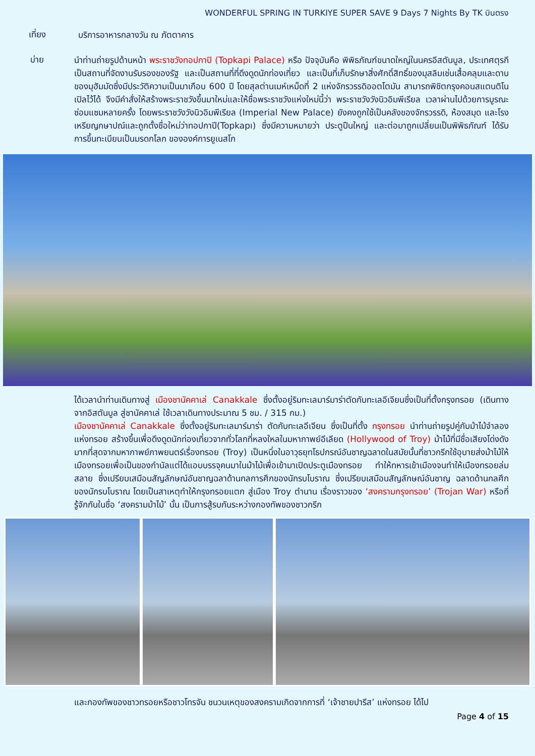WONDERFUL SPRING IN TURKIYE SUPER SAVE 9 Days 7 Nights By TK บินตรง
เที่ยง
บริการอาหารกลางวัน ณ ภัตตาคาร
บ่าย
นำท่านถ่ายรูปด้านหน้า พระราชวังทอปกาปิ (Topkapi Palace) หรือ ปัจจุบันคือ พิพิธภัณฑ์ขนาดใหญ่ในนครอีสตันบูล, ประเทศตุรกี เป็นสถานที่จัดงานรับรองของรัฐ และเป็นสถานที่ที่ดึงดูดนักท่องเที่ยว และเป็นที่เก็บรักษาสิ่งศักดิ์สิทธิ์ของมุสลิมเช่นเสื้อคลุมและดาบของมุฮัมมัดซึ่งมีประวัติความเป็นมาเกือบ 600 ปี โดยสุลต่านเมห์เหม็ดที่ 2 แห่งจักรวรรดิออตโตมัน สามารถพิชิตกรุงคอนสแตนติโนเปิลไว้ได้ จึงมีคำสั่งให้สร้างพระราชวังขึ้นมาใหม่และให้ชื่อพระราชวังแห่งใหม่นี้ว่า พระราชวังวังนิวอิมพีเรียล เวลาผ่านไปด้วยการบูรณะซ่อมแซมหลายครั้ง โดยพระราชวังวังนิวอิมพีเรียล (Imperial New Palace) ยังคงถูกใช้เป็นคลังของจักรวรรดิ, ห้องสมุด และโรงเหรียญกษาปณ์และถูกตั้งชื่อใหม่ว่าทอปกาปี(Topkapı) ซึ่งมีความหมายว่า ประตูปืนใหญ่ และต่อมาถูกเปลี่ยนเป็นพิพิธภัณฑ์ ได้รับการขึ้นทะเบียนเป็นมรดกโลก ขององค์การยูเนสโก
ได้เวลานำท่านเดินทางสู่ เมืองชานัคคาเล่ Canakkale ซึ่งตั้งอยู่ริมทะเลมาร์มาร่าตัดกับทะเลอีเจียนซึ่งเป็นที่ตั้งกรุงทรอย (เดินทางจากอิสตันบูล สู่ชานัคคาเล่ ใช้เวลาเดินทางประมาณ 5 ชม. / 315 กม.)
เมืองชานัคคาเล่ Canakkale ซึ่งตั้งอยู่ริมทะเลมาร์มาร่า ตัดกับทะเลอีเจียน ซึ่งเป็นที่ตั้ง กรุงทรอย นำท่านถ่ายรูปคู่กับม้าไม้จำลองแห่งทรอย สร้างขึ้นเพื่อดึงดูดนักท่องเที่ยวจากทั่วโลกที่หลงใหลในมหากาพย์อีเลียด (Hollywood of Troy) ม้าไม้ที่มีชื่อเสียงโด่งดังมากที่สุดจากมหากาพย์ภาพยนตร์เรื่องทรอย (Troy) เป็นหนึ่งในอาวุธยุทโธปกรณ์อันชาญฉลาดในสมัยนั้นที่ชาวกรีกใช้อุบายส่งม้าไม้ให้เมืองทรอยเพื่อเป็นของกำนัลแต่ได้แอบบรรจุคนมาในม้าไม้เพื่อเข้ามาเปิดประตูเมืองทรอย ทำให้ทหารเข้าเมืองจนทำให้เมืองทรอยล่มสลาย ซึ่งเปรียบเสมือนสัญลักษณ์อันชาญฉลาด้านกลการศึกของนักรบโบราณ ซึ่งเปรียบเสมือนสัญลักษณ์อันชาญ ฉลาดด้านกลศึกของนักรบโบราณ โดยเป็นสาเหตุทำให้กรุงทรอยแตก สู่เมือง Troy ตำนาน เรื่องราวของ ‘สงครามกรุงทรอย’ (Trojan War) หรือที่รู้จักกันในชื่อ ‘สงครามม้าไม้’ นั้น เป็นการสู้รบกันระหว่างกองทัพของชาวกรีก
และกองทัพของชาวทรอยหรือชาวโทรจัน ชนวนเหตุของสงครามเกิดจากการที่ ‘เจ้าชายปารีส’ แห่งทรอย ได้ไป
Page 4 of 15